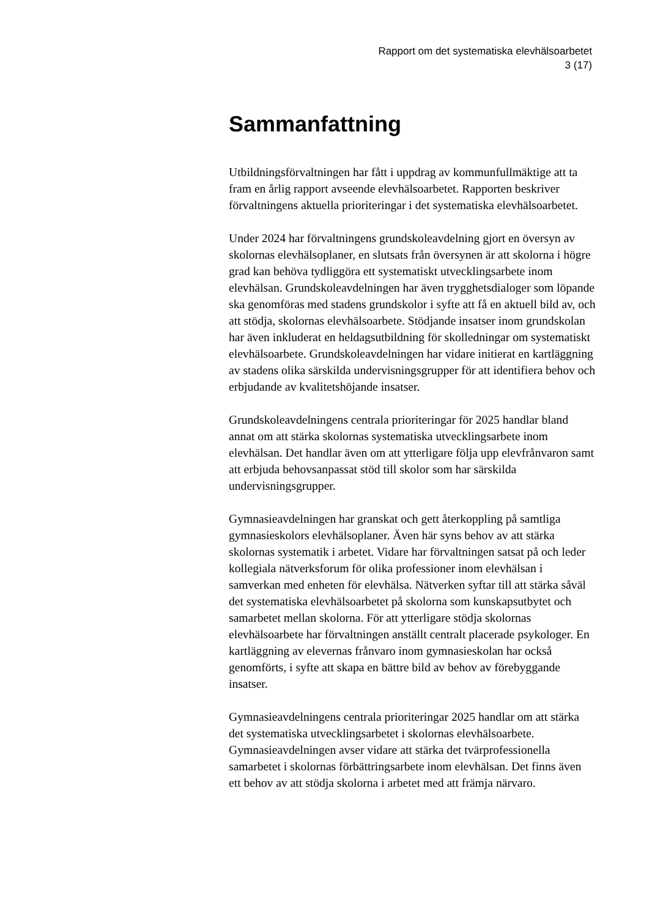Rapport om det systematiska elevhälsoarbetet
3 (17)
Sammanfattning
Utbildningsförvaltningen har fått i uppdrag av kommunfullmäktige att ta fram en årlig rapport avseende elevhälsoarbetet. Rapporten beskriver förvaltningens aktuella prioriteringar i det systematiska elevhälsoarbetet.
Under 2024 har förvaltningens grundskoleavdelning gjort en översyn av skolornas elevhälsoplaner, en slutsats från översynen är att skolorna i högre grad kan behöva tydliggöra ett systematiskt utvecklingsarbete inom elevhälsan. Grundskoleavdelningen har även trygghetsdialoger som löpande ska genomföras med stadens grundskolor i syfte att få en aktuell bild av, och att stödja, skolornas elevhälsoarbete. Stödjande insatser inom grundskolan har även inkluderat en heldagsutbildning för skolledningar om systematiskt elevhälsoarbete. Grundskoleavdelningen har vidare initierat en kartläggning av stadens olika särskilda undervisningsgrupper för att identifiera behov och erbjudande av kvalitetshöjande insatser.
Grundskoleavdelningens centrala prioriteringar för 2025 handlar bland annat om att stärka skolornas systematiska utvecklingsarbete inom elevhälsan. Det handlar även om att ytterligare följa upp elevfrånvaron samt att erbjuda behovsanpassat stöd till skolor som har särskilda undervisningsgrupper.
Gymnasieavdelningen har granskat och gett återkoppling på samtliga gymnasieskolors elevhälsoplaner. Även här syns behov av att stärka skolornas systematik i arbetet. Vidare har förvaltningen satsat på och leder kollegiala nätverksforum för olika professioner inom elevhälsan i samverkan med enheten för elevhälsa. Nätverken syftar till att stärka såväl det systematiska elevhälsoarbetet på skolorna som kunskapsutbytet och samarbetet mellan skolorna. För att ytterligare stödja skolornas elevhälsoarbete har förvaltningen anställt centralt placerade psykologer. En kartläggning av elevernas frånvaro inom gymnasieskolan har också genomförts, i syfte att skapa en bättre bild av behov av förebyggande insatser.
Gymnasieavdelningens centrala prioriteringar 2025 handlar om att stärka det systematiska utvecklingsarbetet i skolornas elevhälsoarbete. Gymnasieavdelningen avser vidare att stärka det tvärprofessionella samarbetet i skolornas förbättringsarbete inom elevhälsan. Det finns även ett behov av att stödja skolorna i arbetet med att främja närvaro.